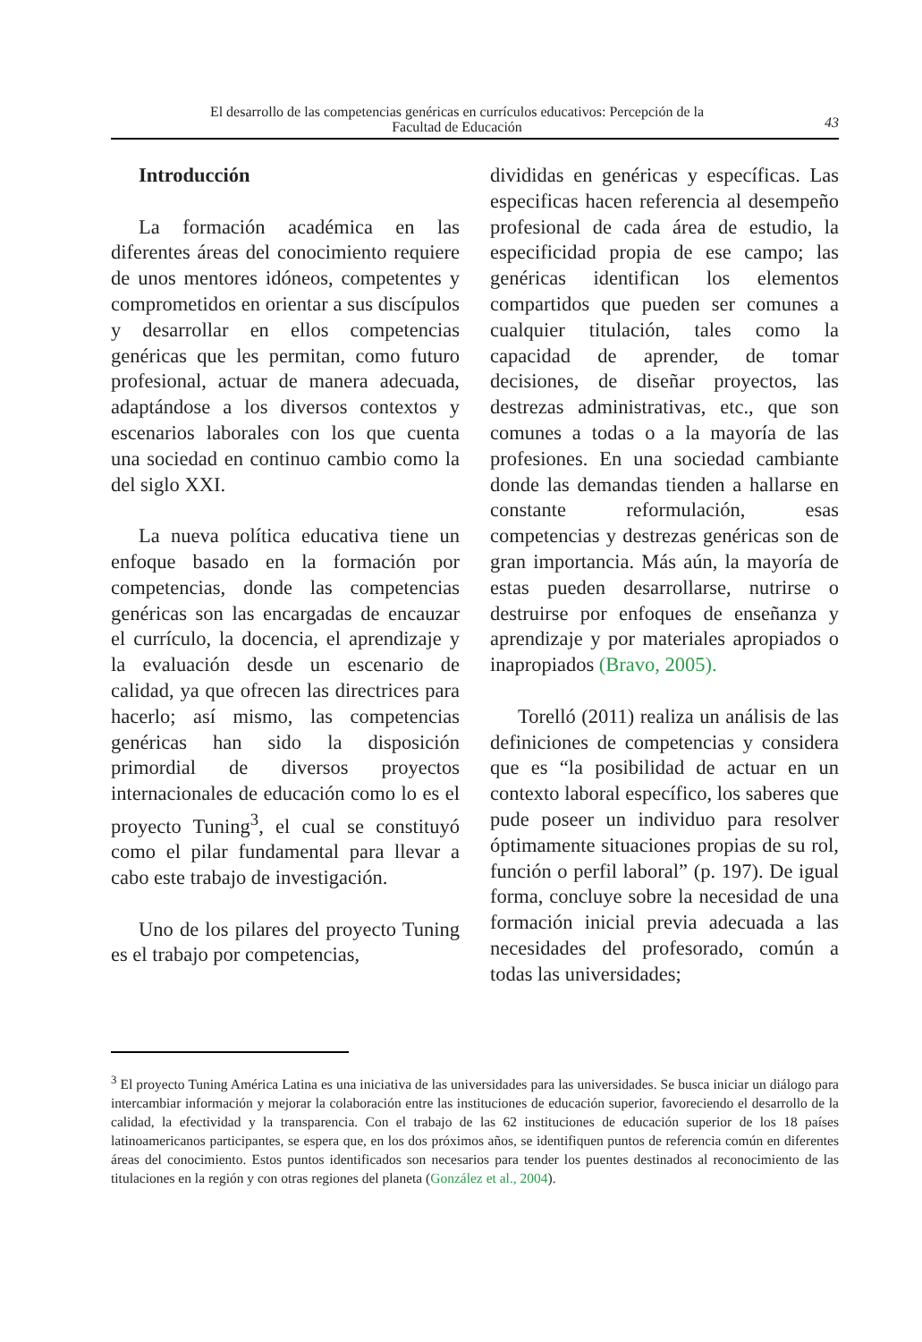El desarrollo de las competencias genéricas en currículos educativos: Percepción de la
Facultad de Educación
43
Introducción
La formación académica en las diferentes áreas del conocimiento requiere de unos mentores idóneos, competentes y comprometidos en orientar a sus discípulos y desarrollar en ellos competencias genéricas que les permitan, como futuro profesional, actuar de manera adecuada, adaptándose a los diversos contextos y escenarios laborales con los que cuenta una sociedad en continuo cambio como la del siglo XXI.
La nueva política educativa tiene un enfoque basado en la formación por competencias, donde las competencias genéricas son las encargadas de encauzar el currículo, la docencia, el aprendizaje y la evaluación desde un escenario de calidad, ya que ofrecen las directrices para hacerlo; así mismo, las competencias genéricas han sido la disposición primordial de diversos proyectos internacionales de educación como lo es el proyecto Tuning<sup>3</sup>, el cual se constituyó como el pilar fundamental para llevar a cabo este trabajo de investigación.
Uno de los pilares del proyecto Tuning es el trabajo por competencias,
divididas en genéricas y específicas. Las especificas hacen referencia al desempeño profesional de cada área de estudio, la especificidad propia de ese campo; las genéricas identifican los elementos compartidos que pueden ser comunes a cualquier titulación, tales como la capacidad de aprender, de tomar decisiones, de diseñar proyectos, las destrezas administrativas, etc., que son comunes a todas o a la mayoría de las profesiones. En una sociedad cambiante donde las demandas tienden a hallarse en constante reformulación, esas competencias y destrezas genéricas son de gran importancia. Más aún, la mayoría de estas pueden desarrollarse, nutrirse o destruirse por enfoques de enseñanza y aprendizaje y por materiales apropiados o inapropiados (Bravo, 2005).
Torelló (2011) realiza un análisis de las definiciones de competencias y considera que es “la posibilidad de actuar en un contexto laboral específico, los saberes que pude poseer un individuo para resolver óptimamente situaciones propias de su rol, función o perfil laboral” (p. 197). De igual forma, concluye sobre la necesidad de una formación inicial previa adecuada a las necesidades del profesorado, común a todas las universidades;
<sup>3</sup> El proyecto Tuning América Latina es una iniciativa de las universidades para las universidades. Se busca iniciar un diálogo para intercambiar información y mejorar la colaboración entre las instituciones de educación superior, favoreciendo el desarrollo de la calidad, la efectividad y la transparencia. Con el trabajo de las 62 instituciones de educación superior de los 18 países latinoamericanos participantes, se espera que, en los dos próximos años, se identifiquen puntos de referencia común en diferentes áreas del conocimiento. Estos puntos identificados son necesarios para tender los puentes destinados al reconocimiento de las titulaciones en la región y con otras regiones del planeta (González et al., 2004).